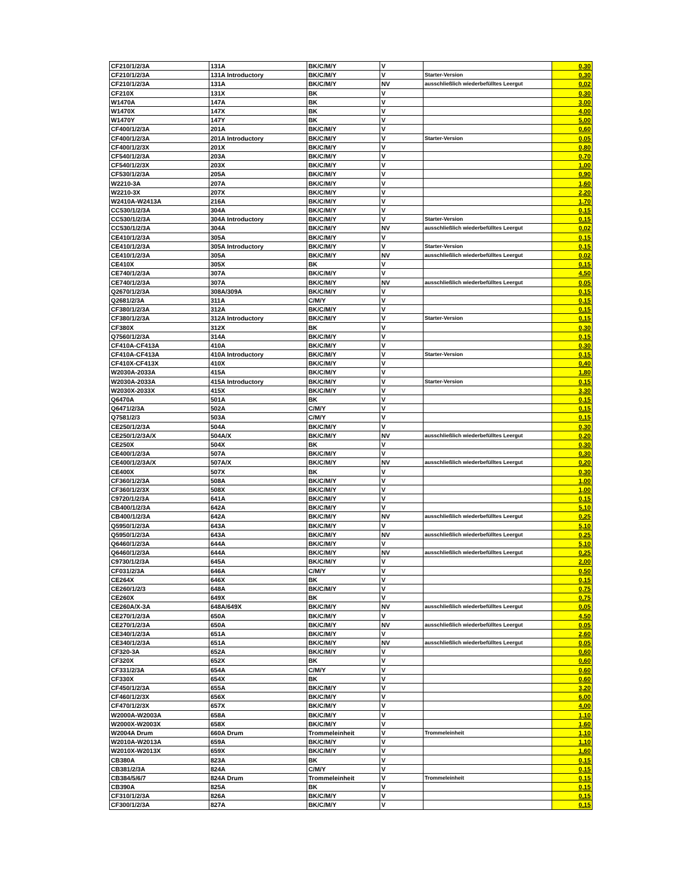| CF210/1/2/3A | 131A | BK/C/M/Y | V | | 0,30 |
| CF210/1/2/3A | 131A Introductory | BK/C/M/Y | V | Starter-Version | 0,30 |
| CF210/1/2/3A | 131A | BK/C/M/Y | NV | ausschließlich wiederbefülltes Leergut | 0,02 |
| CF210X | 131X | BK | V | | 0,30 |
| W1470A | 147A | BK | V | | 3,00 |
| W1470X | 147X | BK | V | | 4,00 |
| W1470Y | 147Y | BK | V | | 5,00 |
| CF400/1/2/3A | 201A | BK/C/M/Y | V | | 0,60 |
| CF400/1/2/3A | 201A Introductory | BK/C/M/Y | V | Starter-Version | 0,05 |
| CF400/1/2/3X | 201X | BK/C/M/Y | V | | 0,80 |
| CF540/1/2/3A | 203A | BK/C/M/Y | V | | 0,70 |
| CF540/1/2/3X | 203X | BK/C/M/Y | V | | 1,00 |
| CF530/1/2/3A | 205A | BK/C/M/Y | V | | 0,90 |
| W2210-3A | 207A | BK/C/M/Y | V | | 1,60 |
| W2210-3X | 207X | BK/C/M/Y | V | | 2,20 |
| W2410A-W2413A | 216A | BK/C/M/Y | V | | 1,70 |
| CC530/1/2/3A | 304A | BK/C/M/Y | V | | 0,15 |
| CC530/1/2/3A | 304A Introductory | BK/C/M/Y | V | Starter-Version | 0,15 |
| CC530/1/2/3A | 304A | BK/C/M/Y | NV | ausschließlich wiederbefülltes Leergut | 0,02 |
| CE410/1/2/3A | 305A | BK/C/M/Y | V | | 0,15 |
| CE410/1/2/3A | 305A Introductory | BK/C/M/Y | V | Starter-Version | 0,15 |
| CE410/1/2/3A | 305A | BK/C/M/Y | NV | ausschließlich wiederbefülltes Leergut | 0,02 |
| CE410X | 305X | BK | V | | 0,15 |
| CE740/1/2/3A | 307A | BK/C/M/Y | V | | 4,50 |
| CE740/1/2/3A | 307A | BK/C/M/Y | NV | ausschließlich wiederbefülltes Leergut | 0,05 |
| Q2670/1/2/3A | 308A/309A | BK/C/M/Y | V | | 0,15 |
| Q2681/2/3A | 311A | C/M/Y | V | | 0,15 |
| CF380/1/2/3A | 312A | BK/C/M/Y | V | | 0,15 |
| CF380/1/2/3A | 312A Introductory | BK/C/M/Y | V | Starter-Version | 0,15 |
| CF380X | 312X | BK | V | | 0,30 |
| Q7560/1/2/3A | 314A | BK/C/M/Y | V | | 0,15 |
| CF410A-CF413A | 410A | BK/C/M/Y | V | | 0,30 |
| CF410A-CF413A | 410A Introductory | BK/C/M/Y | V | Starter-Version | 0,15 |
| CF410X-CF413X | 410X | BK/C/M/Y | V | | 0,40 |
| W2030A-2033A | 415A | BK/C/M/Y | V | | 1,80 |
| W2030A-2033A | 415A Introductory | BK/C/M/Y | V | Starter-Version | 0,15 |
| W2030X-2033X | 415X | BK/C/M/Y | V | | 3,30 |
| Q6470A | 501A | BK | V | | 0,15 |
| Q6471/2/3A | 502A | C/M/Y | V | | 0,15 |
| Q7581/2/3 | 503A | C/M/Y | V | | 0,15 |
| CE250/1/2/3A | 504A | BK/C/M/Y | V | | 0,30 |
| CE250/1/2/3A/X | 504A/X | BK/C/M/Y | NV | ausschließlich wiederbefülltes Leergut | 0,20 |
| CE250X | 504X | BK | V | | 0,30 |
| CE400/1/2/3A | 507A | BK/C/M/Y | V | | 0,30 |
| CE400/1/2/3A/X | 507A/X | BK/C/M/Y | NV | ausschließlich wiederbefülltes Leergut | 0,20 |
| CE400X | 507X | BK | V | | 0,30 |
| CF360/1/2/3A | 508A | BK/C/M/Y | V | | 1,00 |
| CF360/1/2/3X | 508X | BK/C/M/Y | V | | 1,00 |
| C9720/1/2/3A | 641A | BK/C/M/Y | V | | 0,15 |
| CB400/1/2/3A | 642A | BK/C/M/Y | V | | 5,10 |
| CB400/1/2/3A | 642A | BK/C/M/Y | NV | ausschließlich wiederbefülltes Leergut | 0,25 |
| Q5950/1/2/3A | 643A | BK/C/M/Y | V | | 5,10 |
| Q5950/1/2/3A | 643A | BK/C/M/Y | NV | ausschließlich wiederbefülltes Leergut | 0,25 |
| Q6460/1/2/3A | 644A | BK/C/M/Y | V | | 5,10 |
| Q6460/1/2/3A | 644A | BK/C/M/Y | NV | ausschließlich wiederbefülltes Leergut | 0,25 |
| C9730/1/2/3A | 645A | BK/C/M/Y | V | | 2,00 |
| CF031/2/3A | 646A | C/M/Y | V | | 0,50 |
| CE264X | 646X | BK | V | | 0,15 |
| CE260/1/2/3 | 648A | BK/C/M/Y | V | | 0,75 |
| CE260X | 649X | BK | V | | 0,75 |
| CE260A/X-3A | 648A/649X | BK/C/M/Y | NV | ausschließlich wiederbefülltes Leergut | 0,05 |
| CE270/1/2/3A | 650A | BK/C/M/Y | V | | 4,50 |
| CE270/1/2/3A | 650A | BK/C/M/Y | NV | ausschließlich wiederbefülltes Leergut | 0,05 |
| CE340/1/2/3A | 651A | BK/C/M/Y | V | | 2,60 |
| CE340/1/2/3A | 651A | BK/C/M/Y | NV | ausschließlich wiederbefülltes Leergut | 0,05 |
| CF320-3A | 652A | BK/C/M/Y | V | | 0,60 |
| CF320X | 652X | BK | V | | 0,60 |
| CF331/2/3A | 654A | C/M/Y | V | | 0,60 |
| CF330X | 654X | BK | V | | 0,60 |
| CF450/1/2/3A | 655A | BK/C/M/Y | V | | 3,20 |
| CF460/1/2/3X | 656X | BK/C/M/Y | V | | 6,00 |
| CF470/1/2/3X | 657X | BK/C/M/Y | V | | 4,00 |
| W2000A-W2003A | 658A | BK/C/M/Y | V | | 1,10 |
| W2000X-W2003X | 658X | BK/C/M/Y | V | | 1,60 |
| W2004A Drum | 660A Drum | Trommeleinheit | V | Trommeleinheit | 1,10 |
| W2010A-W2013A | 659A | BK/C/M/Y | V | | 1,10 |
| W2010X-W2013X | 659X | BK/C/M/Y | V | | 1,60 |
| CB380A | 823A | BK | V | | 0,15 |
| CB381/2/3A | 824A | C/M/Y | V | | 0,15 |
| CB384/5/6/7 | 824A Drum | Trommeleinheit | V | Trommeleinheit | 0,15 |
| CB390A | 825A | BK | V | | 0,15 |
| CF310/1/2/3A | 826A | BK/C/M/Y | V | | 0,15 |
| CF300/1/2/3A | 827A | BK/C/M/Y | V | | 0,15 |